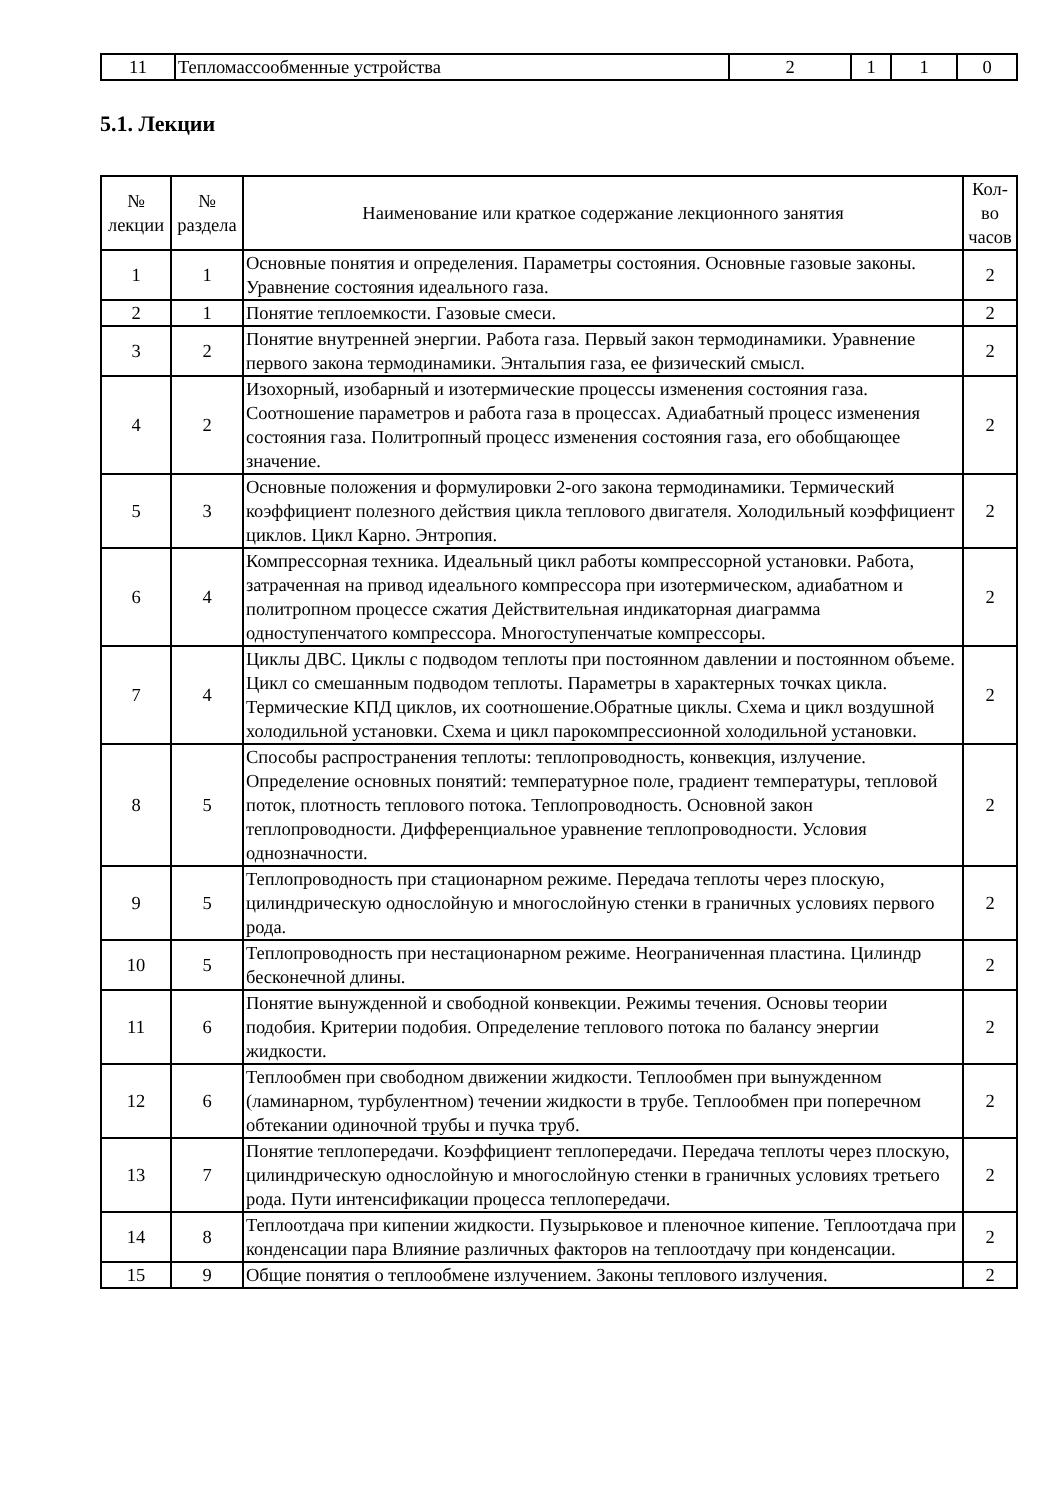| 11 | Тепломассообменные устройства | 2 | 1 | 1 | 0 |
5.1. Лекции
| № лекции | № раздела | Наименование или краткое содержание лекционного занятия | Кол- во часов |
| --- | --- | --- | --- |
| 1 | 1 | Основные понятия и определения. Параметры состояния. Основные газовые законы. Уравнение состояния идеального газа. | 2 |
| 2 | 1 | Понятие теплоемкости. Газовые смеси. | 2 |
| 3 | 2 | Понятие внутренней энергии. Работа газа. Первый закон термодинамики. Уравнение первого закона термодинамики. Энтальпия газа, ее физический смысл. | 2 |
| 4 | 2 | Изохорный, изобарный и изотермические процессы изменения состояния газа. Соотношение параметров и работа газа в процессах. Адиабатный процесс изменения состояния газа. Политропный процесс изменения состояния газа, его обобщающее значение. | 2 |
| 5 | 3 | Основные положения и формулировки 2-ого закона термодинамики. Термический коэффициент полезного действия цикла теплового двигателя. Холодильный коэффициент циклов. Цикл Карно. Энтропия. | 2 |
| 6 | 4 | Компрессорная техника. Идеальный цикл работы компрессорной установки. Работа, затраченная на привод идеального компрессора при изотермическом, адиабатном и политропном процессе сжатия Действительная индикаторная диаграмма одноступенчатого компрессора. Многоступенчатые компрессоры. | 2 |
| 7 | 4 | Циклы ДВС. Циклы с подводом теплоты при постоянном давлении и постоянном объеме. Цикл со смешанным подводом теплоты. Параметры в характерных точках цикла. Термические КПД циклов, их соотношение.Обратные циклы. Схема и цикл воздушной холодильной установки. Схема и цикл парокомпрессионной холодильной установки. | 2 |
| 8 | 5 | Способы распространения теплоты: теплопроводность, конвекция, излучение. Определение основных понятий: температурное поле, градиент температуры, тепловой поток, плотность теплового потока. Теплопроводность. Основной закон теплопроводности. Дифференциальное уравнение теплопроводности. Условия однозначности. | 2 |
| 9 | 5 | Теплопроводность при стационарном режиме. Передача теплоты через плоскую, цилиндрическую однослойную и многослойную стенки в граничных условиях первого рода. | 2 |
| 10 | 5 | Теплопроводность при нестационарном режиме. Неограниченная пластина. Цилиндр бесконечной длины. | 2 |
| 11 | 6 | Понятие вынужденной и свободной конвекции. Режимы течения. Основы теории подобия. Критерии подобия. Определение теплового потока по балансу энергии жидкости. | 2 |
| 12 | 6 | Теплообмен при свободном движении жидкости. Теплообмен при вынужденном (ламинарном, турбулентном) течении жидкости в трубе. Теплообмен при поперечном обтекании одиночной трубы и пучка труб. | 2 |
| 13 | 7 | Понятие теплопередачи. Коэффициент теплопередачи. Передача теплоты через плоскую, цилиндрическую однослойную и многослойную стенки в граничных условиях третьего рода. Пути интенсификации процесса теплопередачи. | 2 |
| 14 | 8 | Теплоотдача при кипении жидкости. Пузырьковое и пленочное кипение. Теплоотдача при конденсации пара Влияние различных факторов на теплоотдачу при конденсации. | 2 |
| 15 | 9 | Общие понятия о теплообмене излучением. Законы теплового излучения. | 2 |